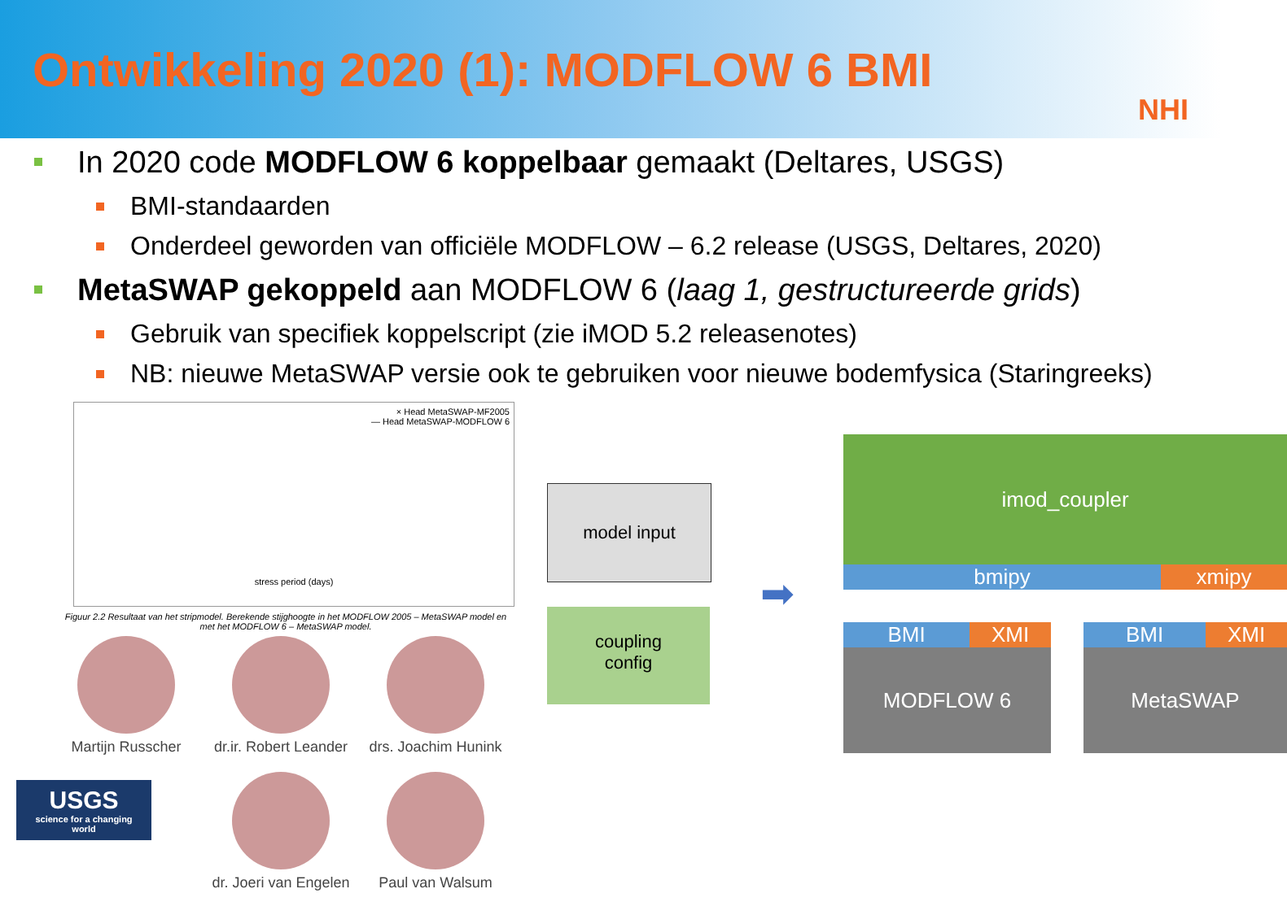Ontwikkeling 2020 (1): MODFLOW 6 BMI
NHI
In 2020 code MODFLOW 6 koppelbaar gemaakt (Deltares, USGS)
BMI-standaarden
Onderdeel geworden van officiële MODFLOW – 6.2 release (USGS, Deltares, 2020)
MetaSWAP gekoppeld aan MODFLOW 6 (laag 1, gestructureerde grids)
Gebruik van specifiek koppelscript (zie iMOD 5.2 releasenotes)
NB: nieuwe MetaSWAP versie ook te gebruiken voor nieuwe bodemfysica (Staringreeks)
× Head MetaSWAP-MF2005
— Head MetaSWAP-MODFLOW 6
stress period (days)
Figuur 2.2 Resultaat van het stripmodel. Berekende stijghoogte in het MODFLOW 2005 – MetaSWAP model en met het MODFLOW 6 – MetaSWAP model.
Martijn Russcher
dr.ir. Robert Leander
drs. Joachim Hunink
USGS
science for a changing world
dr. Joeri van Engelen
Paul van Walsum
model input
coupling
config
➡
imod_coupler
bmipy xmipy
BMI XMI
MODFLOW 6
BMI XMI
MetaSWAP